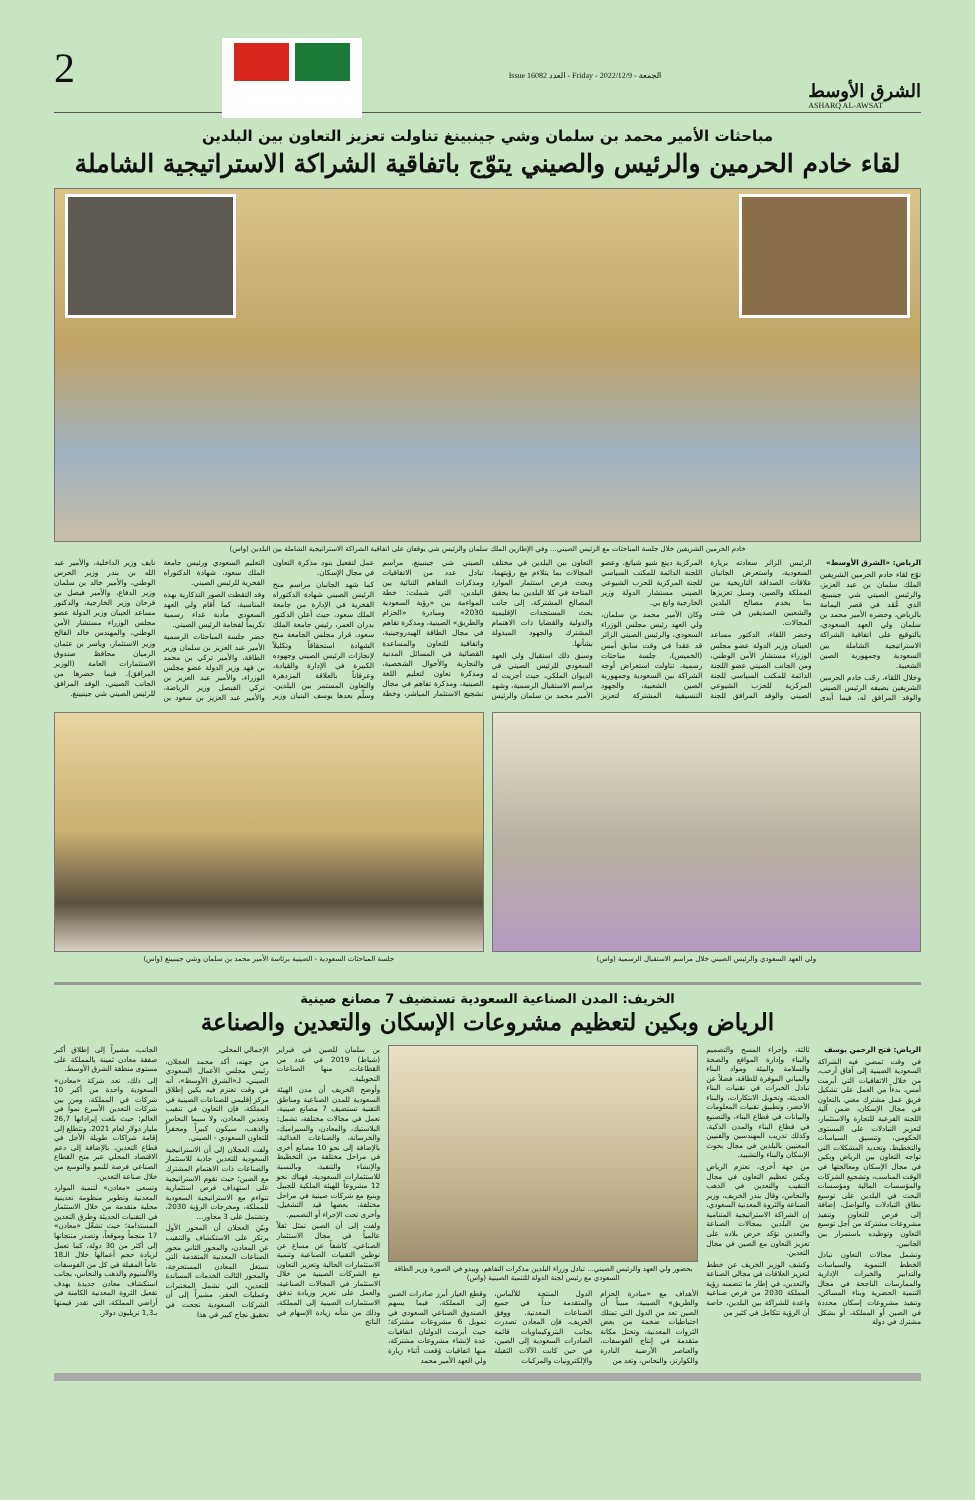الشرق الأوسط
ASHARQ AL-AWSAT
الجمعة - 2022/12/9 - Friday - العدد Issue 16082
2
مباحثات الأمير محمد بن سلمان وشي جينبينغ تناولت تعزيز التعاون بين البلدين
لقاء خادم الحرمين والرئيس والصيني يتوّج باتفاقية الشراكة الاستراتيجية الشاملة
خادم الحرمين الشريفين خلال جلسة المباحثات مع الرئيس الصيني... وفي الإطارين الملك سلمان والرئيس شي يوقعان على اتفاقية الشراكة الاستراتيجية الشاملة بين البلدين (واس)
الرياض: «الشرق الأوسط»
توّج لقاء خادم الحرمين الشريفين الملك سلمان بن عبد العزيز، والرئيس الصيني شي جينبينغ، الذي عُقد في قصر اليمامة بالرياض، وحضره الأمير محمد بن سلمان ولي العهد السعودي، بالتوقيع على اتفاقية الشراكة الاستراتيجية الشاملة بين السعودية وجمهورية الصين الشعبية.
وخلال اللقاء، رحّب خادم الحرمين الشريفين بضيفه الرئيس الصيني والوفد المرافق له، فيما أبدى الرئيس الزائر سعادته بزيارة السعودية، واستعرض الجانبان علاقات الصداقة التاريخية بين المملكة والصين، وسبل تعزيزها بما يخدم مصالح البلدين والشعبين الصديقين في شتى المجالات.
وحضر اللقاء، الدكتور مساعد العيبان وزير الدولة عضو مجلس الوزراء مستشار الأمن الوطني، ومن الجانب الصيني عضو اللجنة الدائمة للمكتب السياسي للجنة المركزية للحزب الشيوعي الصيني والوفد المرافق للجنة المركزية دينغ شيو شيانغ، وعضو اللجنة الدائمة للمكتب السياسي للجنة المركزية للحزب الشيوعي الصيني مستشار الدولة وزير الخارجية وانغ يي.
وكان الأمير محمد بن سلمان، ولي العهد رئيس مجلس الوزراء السعودي، والرئيس الصيني الزائر قد عقدا في وقت سابق أمس (الخميس)، جلسة مباحثات رسمية، تناولت استعراض أوجه الشراكة بين السعودية وجمهورية الصين الشعبية، والجهود التنسيقية المشتركة لتعزيز التعاون بين البلدين في مختلف المجالات بما يتلاءم مع رؤيتهما، وبحث فرص استثمار الموارد المتاحة في كلا البلدين بما يحقق المصالح المشتركة، إلى جانب بحث المستجدات الإقليمية والدولية والقضايا ذات الاهتمام المشترك والجهود المبذولة بشأنها.
وسبق ذلك استقبال ولي العهد السعودي للرئيس الصيني في الديوان الملكي، حيث أجريت له مراسم الاستقبال الرسمية، وشهد الأمير محمد بن سلمان والرئيس الصيني شي جينبينغ، مراسم تبادل عدد من الاتفاقيات ومذكرات التفاهم الثنائية بين البلدين، التي شملت: خطة المواءمة بين «رؤية السعودية 2030» ومبادرة «الحزام والطريق» الصينية، ومذكرة تفاهم في مجال الطاقة الهيدروجينية، واتفاقية للتعاون والمساعدة القضائية في المسائل المدنية والتجارية والأحوال الشخصية، ومذكرة تعاون لتعليم اللغة الصينية، ومذكرة تفاهم في مجال تشجيع الاستثمار المباشر، وخطة عمل لتفعيل بنود مذكرة التعاون في مجال الإسكان.
كما شهد الجانبان مراسم منح الرئيس الصيني شهادة الدكتوراه الفخرية في الإدارة من جامعة الملك سعود، حيث أعلن الدكتور بدران العمر، رئيس جامعة الملك سعود، قرار مجلس الجامعة منح الشهادة استحقاقاً وتكليلاً لإنجازات الرئيس الصيني وجهوده الكبيرة في الإدارة والقيادة، وعرفاناً بالعلاقة المزدهرة والتعاون المستمر بين البلدين. وسلّم بعدها يوسف البنيان وزير التعليم السعودي ورئيس جامعة الملك سعود، شهادة الدكتوراه الفخرية للرئيس الصيني.
وقد التقطت الصور التذكارية بهذه المناسبة، كما أقام ولي العهد السعودي مأدبة غداء رسمية تكريماً لفخامة الرئيس الصيني.
حضر جلسة المباحثات الرسمية الأمير عبد العزيز بن سلمان وزير الطاقة، والأمير تركي بن محمد بن فهد وزير الدولة عضو مجلس الوزراء، والأمير عبد العزيز بن تركي الفيصل وزير الرياضة، والأمير عبد العزيز بن سعود بن نايف وزير الداخلية، والأمير عبد الله بن بندر وزير الحرس الوطني، والأمير خالد بن سلمان وزير الدفاع، والأمير فيصل بن فرحان وزير الخارجية، والدكتور مساعد العيبان وزير الدولة عضو مجلس الوزراء مستشار الأمن الوطني، والمهندس خالد الفالح وزير الاستثمار، وياسر بن عثمان الرميان محافظ صندوق الاستثمارات العامة (الوزير المرافق). فيما حضرها من الجانب الصيني، الوفد المرافق للرئيس الصيني شي جينبينغ.
ولي العهد السعودي والرئيس الصيني خلال مراسم الاستقبال الرسمية (واس)
جلسة المباحثات السعودية - الصينية برئاسة الأمير محمد بن سلمان وشي جينبينغ (واس)
الخريف: المدن الصناعية السعودية تستضيف 7 مصانع صينية
الرياض وبكين لتعظيم مشروعات الإسكان والتعدين والصناعة
الرياض: فتح الرحمن يوسف
في وقت تَمضي فيه الشراكة السعودية الصينية إلى آفاق أرحب، من خلال الاتفاقيات التي أبرمت أمس، بدءاً من العمل على تشكيل فريق عمل مشترك معني بالتعاون في مجال الإسكان، ضمن آلية اللجنة الفرعية للتجارة والاستثمار، لتعزيز التبادلات على المستوى الحكومي، وتنسيق السياسات والتخطيط، وتحديد المشكلات التي تواجه التعاون بين الرياض وبكين في مجال الإسكان ومعالجتها في الوقت المناسب، وتشجيع الشركات والمؤسسات المالية ومؤسسات البحث في البلدين على توسيع نطاق التبادلات والتواصل، إضافة إلى فرص للتعاون وتنفيذ مشروعات مشتركة من أجل توسيع التعاون وتوطيده باستمرار بين الجانبين.
وتشمل مجالات التعاون تبادل الخطط التنموية والسياسات والتدابير والخبرات الإدارية والممارسات الناجحة في مجال التنمية الحضرية وبناء المساكن، وتنفيذ مشروعات إسكان محددة في الصين أو المملكة، أو بشكل مشترك في دولة
ثالثة، وإجراء المسح والتصميم والبناء وإدارة المواقع والصحة والسلامة والبيئة ومواد البناء والمباني الموفرة للطاقة، فضلاً عن تبادل الخبرات في تقنيات البناء الحديثة، وتحويل الابتكارات، والبناء الأخضر، وتطبيق تقنيات المعلومات والبيانات في قطاع البناء، والتصنيع في قطاع البناء والمدن الذكية، وكذلك تدريب المهندسين والفنيين المعنيين بالبلدين في مجال بحوث الإسكان والبناء والتشييد.
من جهة أخرى، تعتزم الرياض وبكين تعظيم التعاون في مجال التنقيب والتعدين في الذهب والنحاس، وقال بندر الخريف، وزير الصناعة والثروة المعدنية السعودي، إن الشراكة الاستراتيجية المتنامية بين البلدين بمجالات الصناعة والتعدين تؤكد حرص بلاده على تعزيز التعاون مع الصين في مجال التعدين.
وكشف الوزير الخريف عن خطط لتعزيز العلاقات في مجالي الصناعة والتعدين، في إطار ما تتضمنه رؤية المملكة 2030 من فرص صناعية واعدة للشراكة بين البلدين، خاصة أن الرؤية تتكامل في كثير من
بحضور ولي العهد والرئيس الصيني... تبادل وزراء البلدين مذكرات التفاهم، ويبدو في الصورة وزير الطاقة السعودي مع رئيس لجنة الدولة للتنمية الصينية (واس)
الأهداف مع «مبادرة الحزام والطريق» الصينية، مبيناً أن الصين تعد من الدول التي تمتلك احتياطيات ضخمة من بعض الثروات المعدنية، وتحتل مكانة متقدمة في إنتاج الفوسفات، والعناصر الأرضية النادرة والكوارتز، والنحاس، وتعد من
الدول المنتجة للألماس، والمتقدمة جداً في جميع الصناعات المعدنية. ووفق الخريف، فإن المعادن تصدرت بجانب البتروكيماويات قائمة الصادرات السعودية إلى الصين، في حين كانت الآلات الثقيلة والإلكترونيات والمركبات
وقطع الغيار أبرز صادرات الصين إلى المملكة، فيما يسهم الصندوق الصناعي السعودي في تمويل 6 مشروعات مشتركة؛ حيث أبرمت الدولتان اتفاقيات عدة لإنشاء مشروعات مشتركة، منها اتفاقيات وُقعت أثناء زيارة ولي العهد الأمير محمد
بن سلمان للصين في فبراير (شباط) 2019 في عدد من القطاعات، منها الصناعات التحويلية.
وأوضح الخريف أن مدن الهيئة السعودية للمدن الصناعية ومناطق التقنية تستضيف 7 مصانع صينية، تعمل في مجالات مختلفة، تشمل: البلاستيك، والمعادن، والسيراميك، والخرسانة، والصناعات الغذائية، بالإضافة إلى نحو 10 مصانع أخرى في مراحل مختلفة من التخطيط والإنشاء والتنفيذ، وبالنسبة للاستثمارات السعودية، فهناك نحو 12 مشروعاً للهيئة الملكية للجبيل وينبع مع شركات صينية في مراحل مختلفة، بعضها قيد التشغيل، وأخرى تحت الإجراء أو التصميم.
ولفت إلى أن الصين تمثل ثقلاً عالمياً في مجال الاستثمار الصناعي، كاشفاً عن مساع عن توطين التقنيات الصناعية وتنمية الاستثمارات الحالية وتعزيز التعاون مع الشركات الصينية من خلال الاستثمار في المجالات الصناعية، والعمل على تعزيز وزيادة تدفق الاستثمارات الصينية إلى المملكة، وذلك من شأنه زيادة الإسهام في الناتج
الإجمالي المحلي.
من جهته، أكد محمد العجلان، رئيس مجلس الأعمال السعودي الصيني، لـ«الشرق الأوسط»، أنه في وقت تعتزم فيه بكين إطلاق مركز إقليمي للصناعات الصينية في المملكة، فإن التعاون في تنقيب وتعدين المعادن، ولا سيما النحاس والذهب، سيكون كبيراً ومحفزاً للتعاون السعودي - الصيني.
ولفت العجلان إلى أن الاستراتيجية السعودية للتعدين جاذبة للاستثمار والصناعات ذات الاهتمام المشترك مع الصين؛ حيث تقوم الاستراتيجية على استهداف فرص استثمارية تتواءم مع الاستراتيجية السعودية للمملكة، ومخرجات الرؤية 2030، وتشتمل على 3 محاور...
وبيّن العجلان أن المحور الأول يرتكز على الاستكشاف والتنقيب عن المعادن، والمحور الثاني محور الصناعات المعدنية المتقدمة التي تستغل المعادن المستخرجة، والمحور الثالث الخدمات المساندة للتعدين، التي تشمل المختبرات وعمليات الحفر، مشيراً إلى أن الشركات السعودية نجحت في تحقيق نجاح كبير في هذا
الجانب، مشيراً إلى إطلاق أكبر صفقة معادن ثمينة بالمملكة على مستوى منطقة الشرق الأوسط.
إلى ذلك، تعد شركة «معادن» السعودية واحدة من أكبر 10 شركات في المملكة، ومن بين شركات التعدين الأسرع نمواً في العالم؛ حيث بلغت إيراداتها 26,7 مليار دولار لعام 2021، وتتطلع إلى إقامة شراكات طويلة الأجل في قطاع التعدين، بالإضافة إلى دعم الاقتصاد المحلي عبر منح القطاع الصناعي فرصة للنمو والتوسع من خلال صناعة التعدين.
وتسعى «معادن» لتنمية الموارد المعدنية وتطوير منظومة تعدينية محلية متقدمة من خلال الاستثمار في التقنيات الحديثة وطرق التعدين المستدامة؛ حيث تشغّل «معادن» 17 منجماً وموقعاً، وتصدر منتجاتها إلى أكثر من 30 دولة، كما تعمل لزيادة حجم أعمالها خلال الـ18 عاماً المقبلة في كل من الفوسفات والألمنيوم والذهب والنحاس، بجانب استكشاف معادن جديدة بهدف تفعيل الثروة المعدنية الكامنة في أراضي المملكة، التي تقدر قيمتها بـ1,3 تريليون دولار.